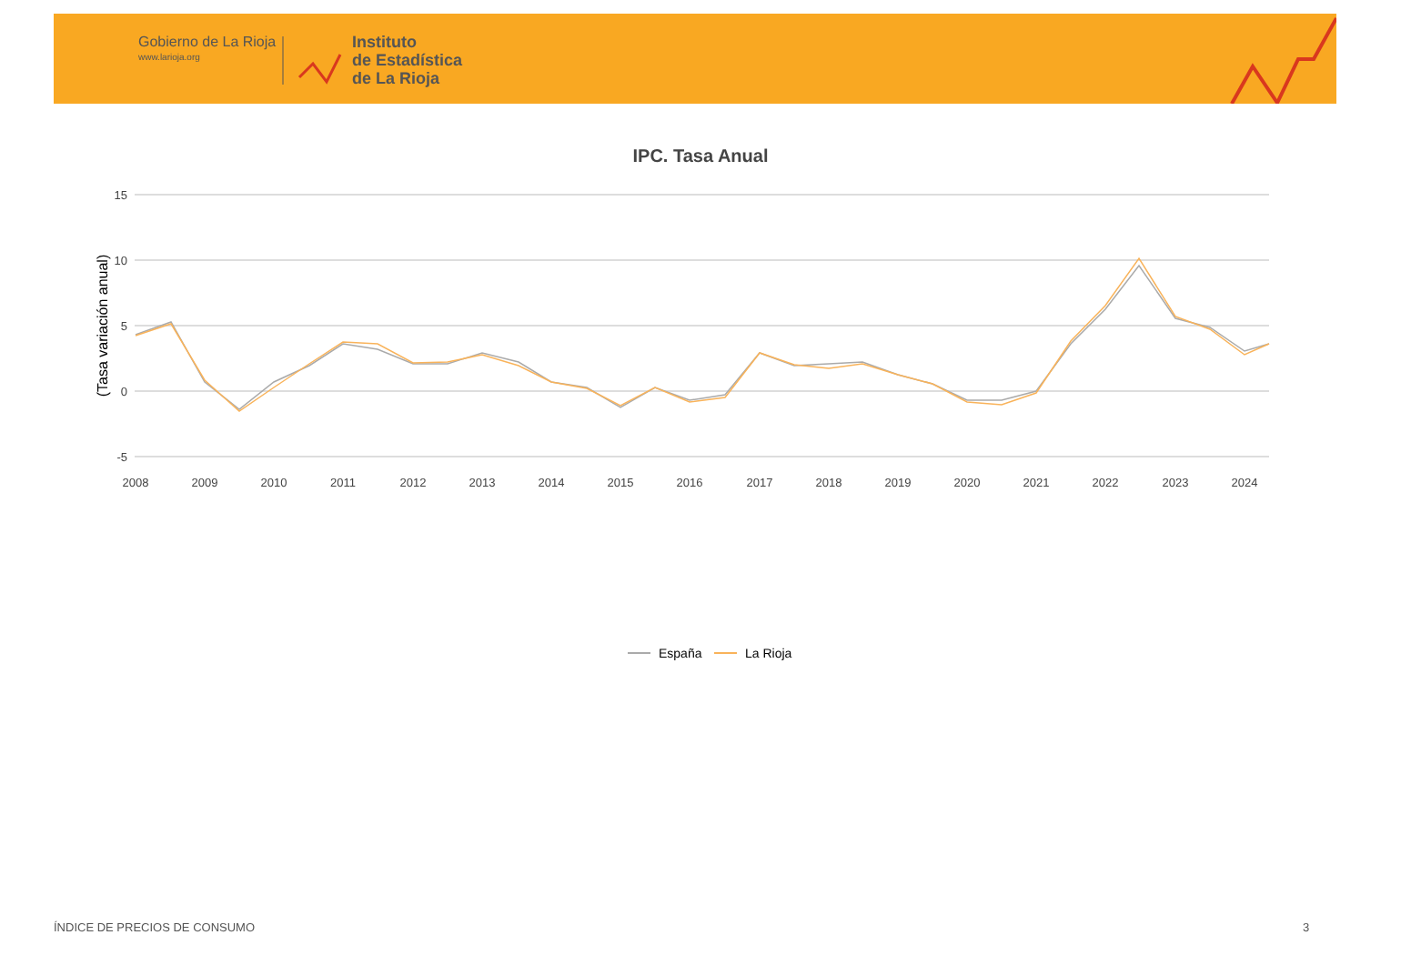Gobierno de La Rioja
www.larioja.org
Instituto
de Estadística
de La Rioja
IPC. Tasa Anual
15
10
5
0
-5
(Tasa variación anual)
2008
2009
2010
2011
2012
2013
2014
2015
2016
2017
2018
2019
2020
2021
2022
2023
2024
España
La Rioja
ÍNDICE DE PRECIOS DE CONSUMO 3